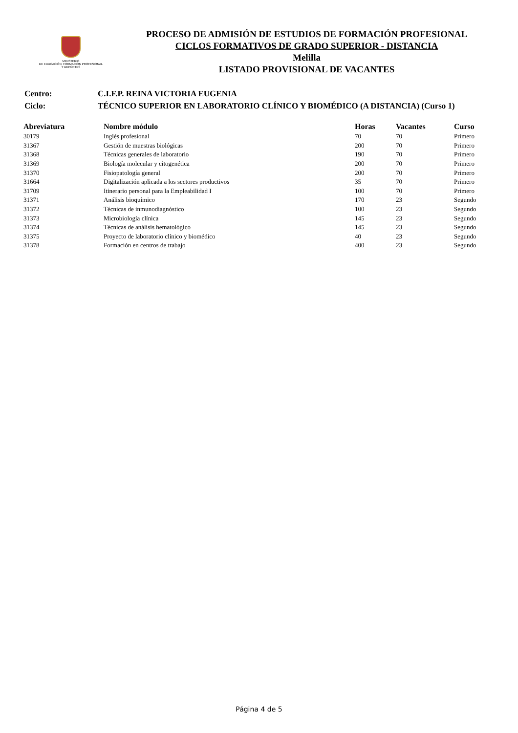MINISTERIO
DE EDUCACIÓN, FORMACIÓN PROFESIONAL
Y DEPORTES
PROCESO DE ADMISIÓN DE ESTUDIOS DE FORMACIÓN PROFESIONAL
CICLOS FORMATIVOS DE GRADO SUPERIOR - DISTANCIA
Melilla
LISTADO PROVISIONAL DE VACANTES
| Centro: | C.I.F.P. REINA VICTORIA EUGENIA |
| Ciclo: | TÉCNICO SUPERIOR EN LABORATORIO CLÍNICO Y BIOMÉDICO (A DISTANCIA) (Curso 1) |
| Abreviatura | Nombre módulo | Horas | Vacantes | Curso |
| --- | --- | --- | --- | --- |
| 30179 | Inglés profesional | 70 | 70 | Primero |
| 31367 | Gestión de muestras biológicas | 200 | 70 | Primero |
| 31368 | Técnicas generales de laboratorio | 190 | 70 | Primero |
| 31369 | Biología molecular y citogenética | 200 | 70 | Primero |
| 31370 | Fisiopatología general | 200 | 70 | Primero |
| 31664 | Digitalización aplicada a los sectores productivos | 35 | 70 | Primero |
| 31709 | Itinerario personal para la Empleabilidad I | 100 | 70 | Primero |
| 31371 | Análisis bioquímico | 170 | 23 | Segundo |
| 31372 | Técnicas de inmunodiagnóstico | 100 | 23 | Segundo |
| 31373 | Microbiología clínica | 145 | 23 | Segundo |
| 31374 | Técnicas de análisis hematológico | 145 | 23 | Segundo |
| 31375 | Proyecto de laboratorio clínico y biomédico | 40 | 23 | Segundo |
| 31378 | Formación en centros de trabajo | 400 | 23 | Segundo |
Página 4 de 5